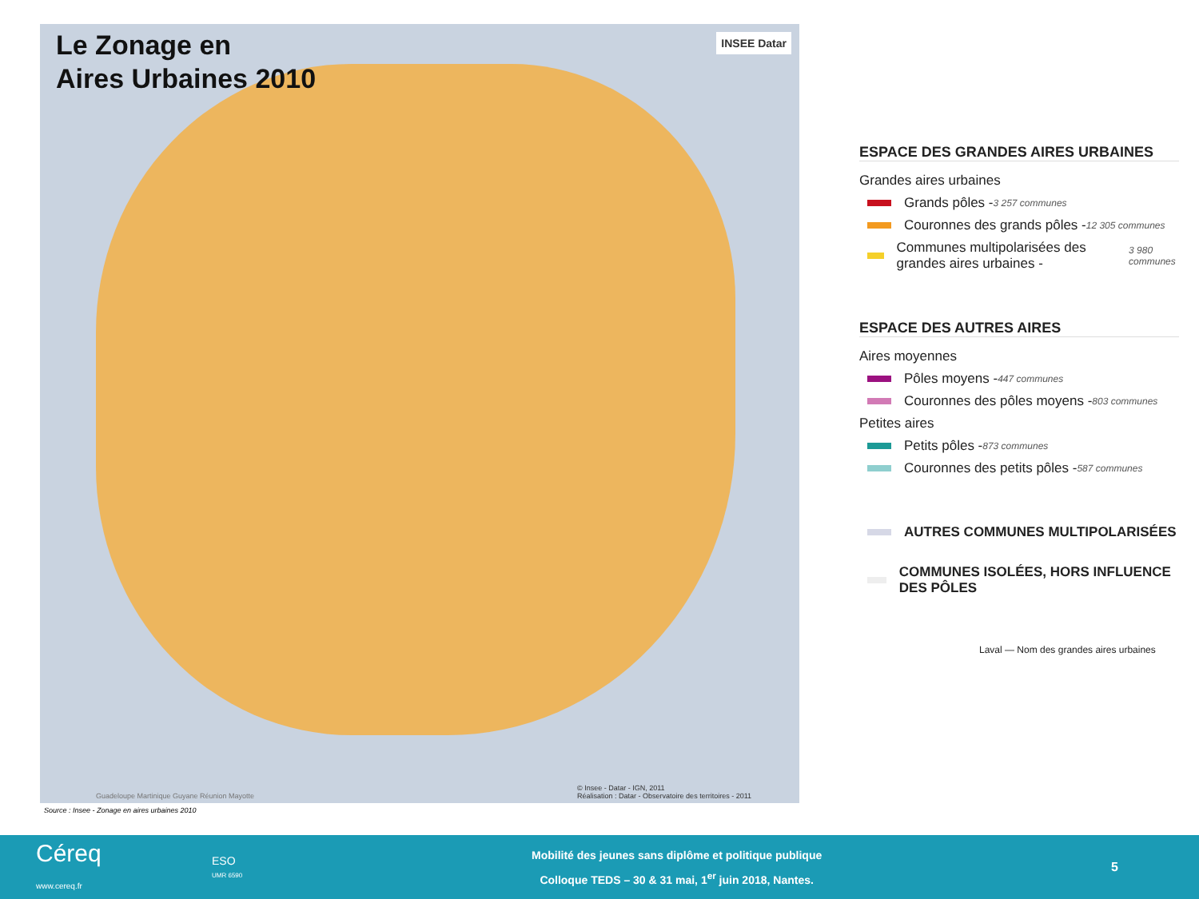Le Zonage en
Aires Urbaines 2010
INSEE Datar
© Insee - Datar - IGN, 2011
Réalisation : Datar - Observatoire des territoires - 2011
Guadeloupe Martinique Guyane Réunion Mayotte
Source : Insee - Zonage en aires urbaines 2010
ESPACE DES GRANDES AIRES URBAINES
Grandes aires urbaines
Grands pôles - 3 257 communes
Couronnes des grands pôles - 12 305 communes
Communes multipolarisées des grandes aires urbaines - 3 980 communes
ESPACE DES AUTRES AIRES
Aires moyennes
Pôles moyens - 447 communes
Couronnes des pôles moyens - 803 communes
Petites aires
Petits pôles - 873 communes
Couronnes des petits pôles - 587 communes
AUTRES COMMUNES MULTIPOLARISÉES
COMMUNES ISOLÉES, HORS INFLUENCE DES PÔLES
Laval — Nom des grandes aires urbaines
Céreq
www.cereq.fr
ESO
UMR 6590
Mobilité des jeunes sans diplôme et politique publique
Colloque TEDS – 30 & 31 mai, 1<sup>er</sup> juin 2018, Nantes.
5